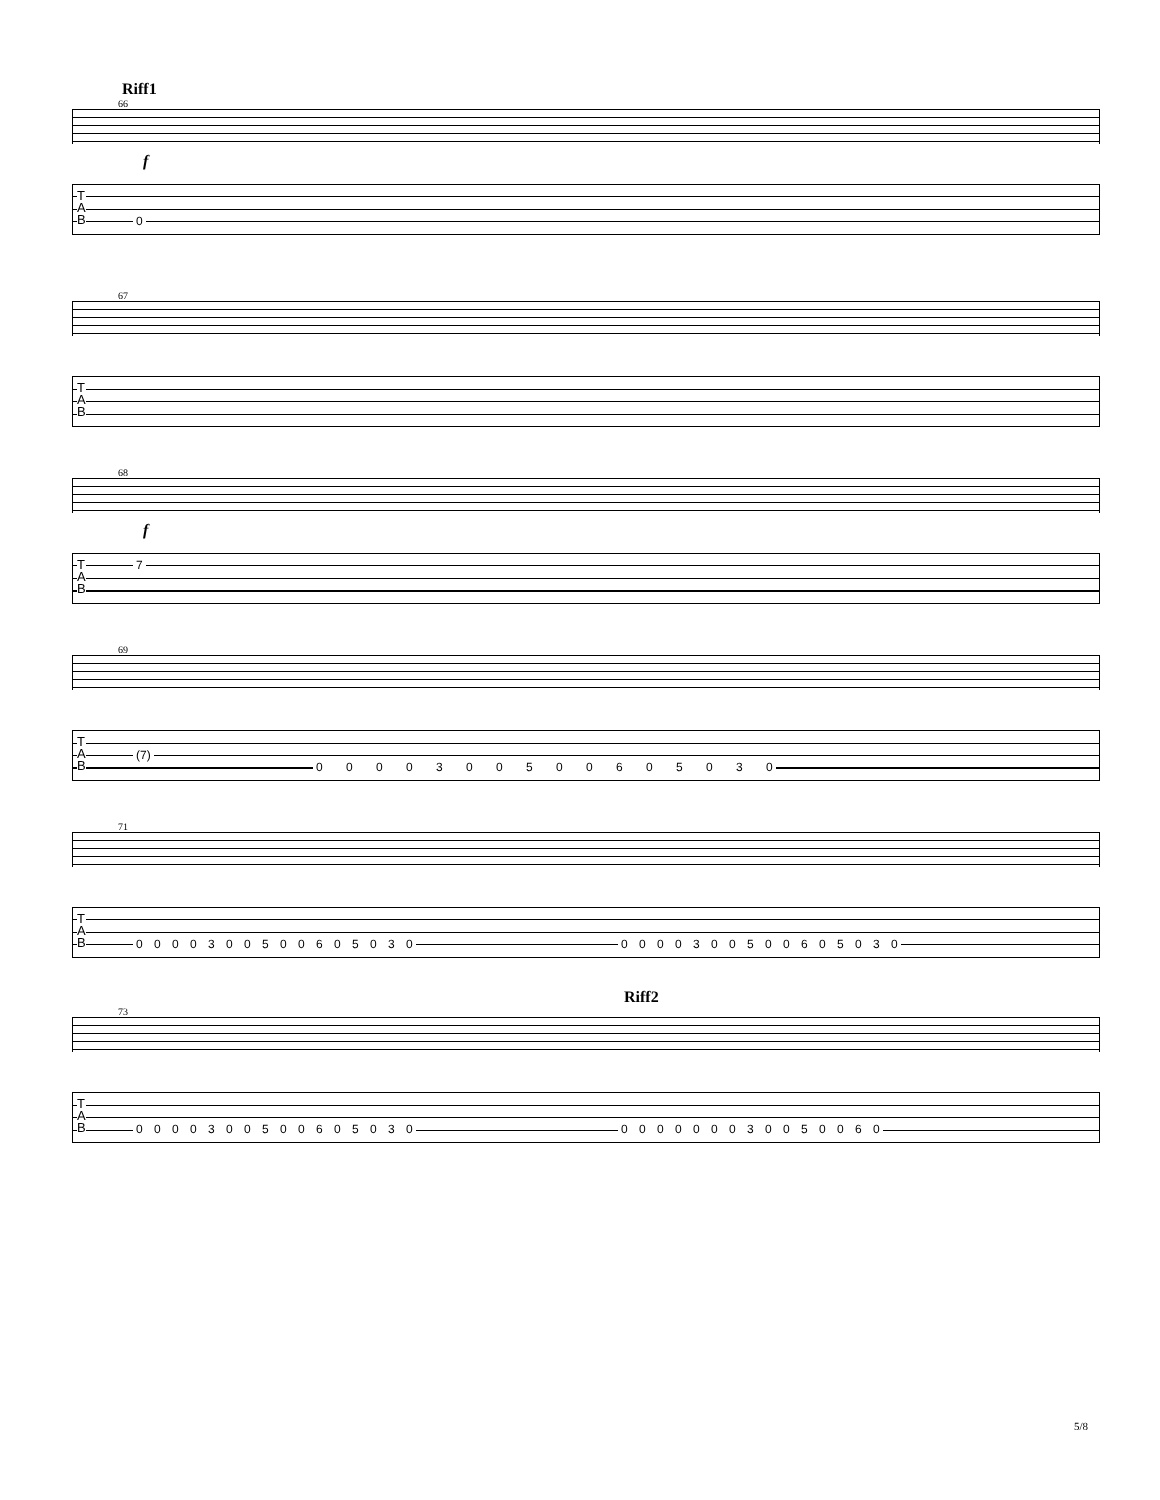Riff1
66
f
T
A
B
0
67
T
A
B
68
f
T
A
B
7
69
T
A
B
(7)
0 0 0 0 3 0 0 5 0 0 6 0 5 0 3 0
71
T
A
B
0 0 0 0 3 0 0 5 0 0 6 0 5 0 3 0 0 0 0 0 3 0 0 5 0 0 6 0 5 0 3 0
Riff2
73
T
A
B
0 0 0 0 3 0 0 5 0 0 6 0 5 0 3 0 0 0 0 0 0 0 0 3 0 0 5 0 0 6 0
5/8